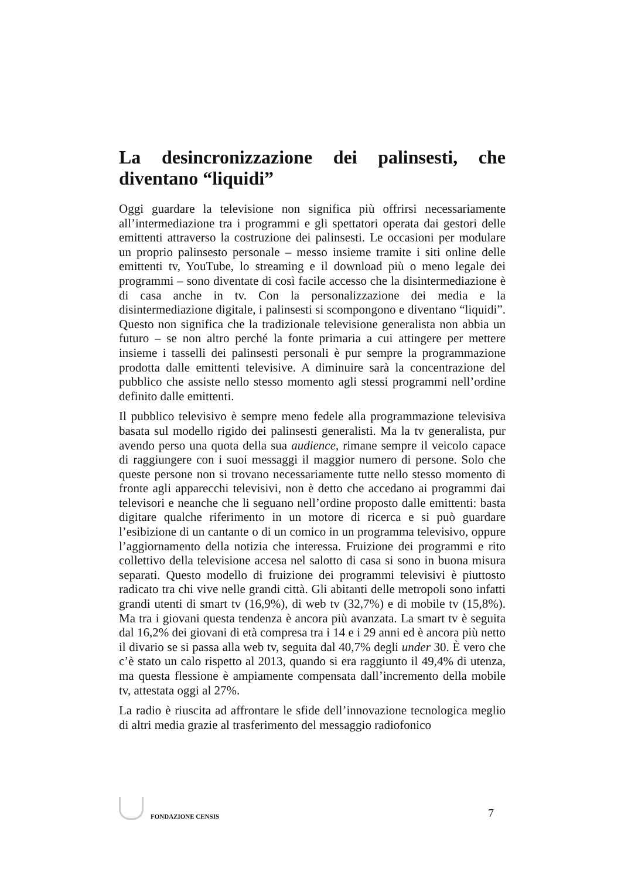La desincronizzazione dei palinsesti, che diventano “liquidi”
Oggi guardare la televisione non significa più offrirsi necessariamente all’intermediazione tra i programmi e gli spettatori operata dai gestori delle emittenti attraverso la costruzione dei palinsesti. Le occasioni per modulare un proprio palinsesto personale – messo insieme tramite i siti online delle emittenti tv, YouTube, lo streaming e il download più o meno legale dei programmi – sono diventate di così facile accesso che la disintermediazione è di casa anche in tv. Con la personalizzazione dei media e la disintermediazione digitale, i palinsesti si scompongono e diventano “liquidi”. Questo non significa che la tradizionale televisione generalista non abbia un futuro – se non altro perché la fonte primaria a cui attingere per mettere insieme i tasselli dei palinsesti personali è pur sempre la programmazione prodotta dalle emittenti televisive. A diminuire sarà la concentrazione del pubblico che assiste nello stesso momento agli stessi programmi nell’ordine definito dalle emittenti.
Il pubblico televisivo è sempre meno fedele alla programmazione televisiva basata sul modello rigido dei palinsesti generalisti. Ma la tv generalista, pur avendo perso una quota della sua audience, rimane sempre il veicolo capace di raggiungere con i suoi messaggi il maggior numero di persone. Solo che queste persone non si trovano necessariamente tutte nello stesso momento di fronte agli apparecchi televisivi, non è detto che accedano ai programmi dai televisori e neanche che li seguano nell’ordine proposto dalle emittenti: basta digitare qualche riferimento in un motore di ricerca e si può guardare l’esibizione di un cantante o di un comico in un programma televisivo, oppure l’aggiornamento della notizia che interessa. Fruizione dei programmi e rito collettivo della televisione accesa nel salotto di casa si sono in buona misura separati. Questo modello di fruizione dei programmi televisivi è piuttosto radicato tra chi vive nelle grandi città. Gli abitanti delle metropoli sono infatti grandi utenti di smart tv (16,9%), di web tv (32,7%) e di mobile tv (15,8%). Ma tra i giovani questa tendenza è ancora più avanzata. La smart tv è seguita dal 16,2% dei giovani di età compresa tra i 14 e i 29 anni ed è ancora più netto il divario se si passa alla web tv, seguita dal 40,7% degli under 30. È vero che c’è stato un calo rispetto al 2013, quando si era raggiunto il 49,4% di utenza, ma questa flessione è ampiamente compensata dall’incremento della mobile tv, attestata oggi al 27%.
La radio è riuscita ad affrontare le sfide dell’innovazione tecnologica meglio di altri media grazie al trasferimento del messaggio radiofonico
FONDAZIONE CENSIS
7